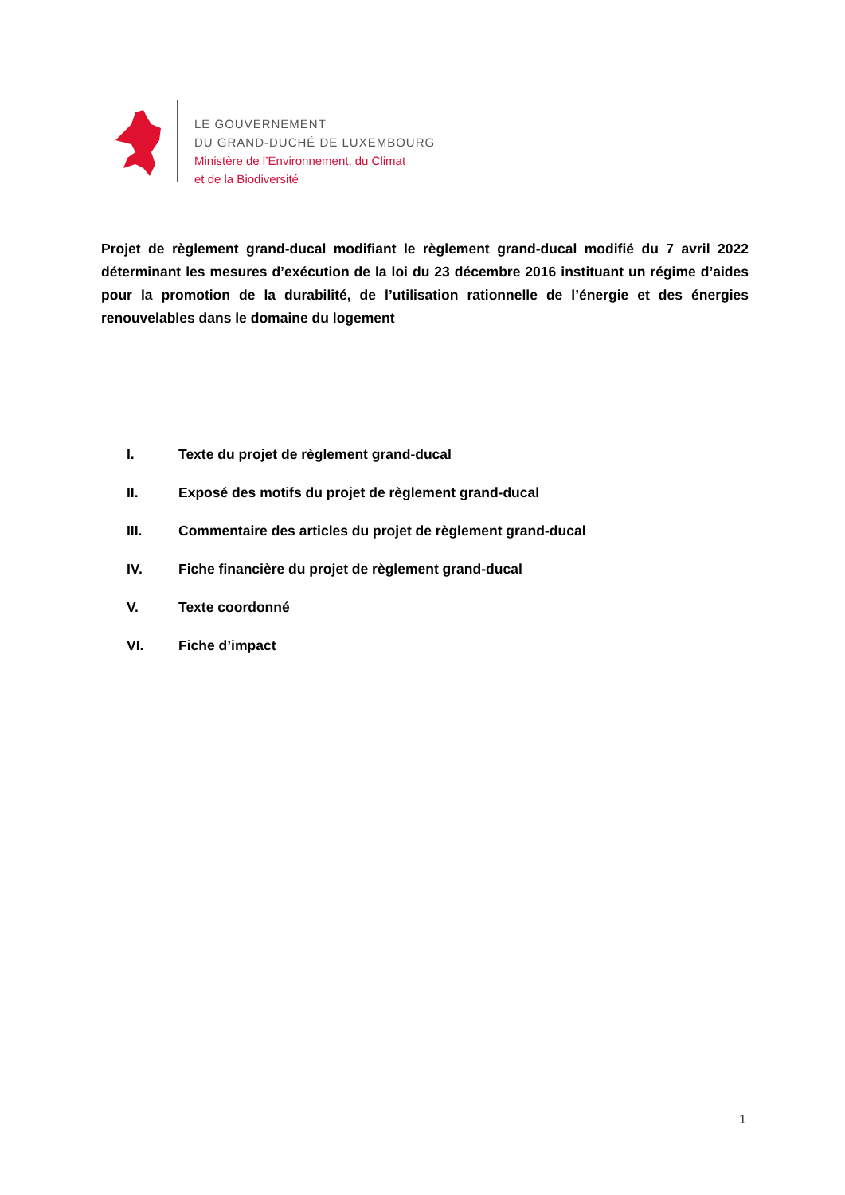LE GOUVERNEMENT
DU GRAND-DUCHÉ DE LUXEMBOURG
Ministère de l’Environnement, du Climat
et de la Biodiversité
Projet de règlement grand-ducal modifiant le règlement grand-ducal modifié du 7 avril 2022 déterminant les mesures d’exécution de la loi du 23 décembre 2016 instituant un régime d’aides pour la promotion de la durabilité, de l’utilisation rationnelle de l’énergie et des énergies renouvelables dans le domaine du logement
I. Texte du projet de règlement grand-ducal
II. Exposé des motifs du projet de règlement grand-ducal
III. Commentaire des articles du projet de règlement grand-ducal
IV. Fiche financière du projet de règlement grand-ducal
V. Texte coordonné
VI. Fiche d’impact
1